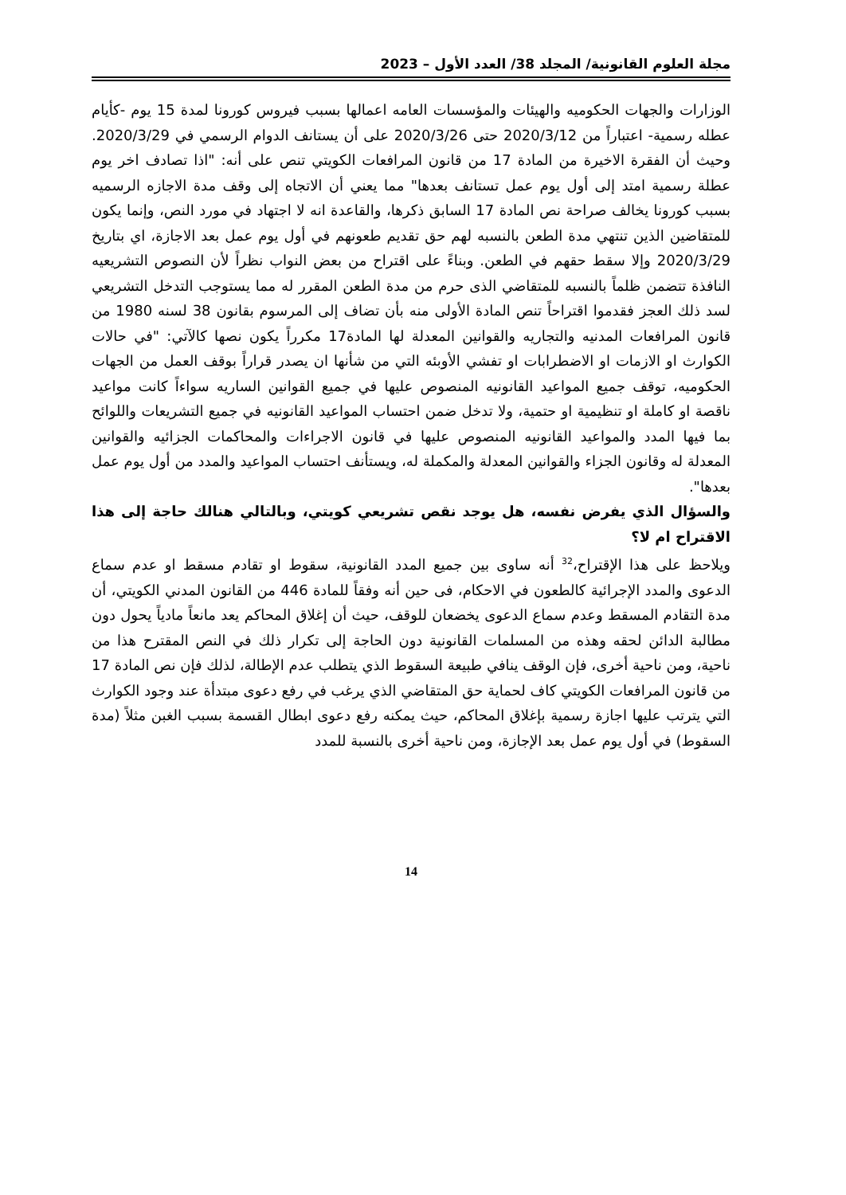مجلة العلوم القانونية/ المجلد 38/ العدد الأول – 2023
الوزارات والجهات الحكوميه والهيئات والمؤسسات العامه اعمالها بسبب فيروس كورونا لمدة 15 يوم -كأيام عطله رسمية- اعتباراً من 2020/3/12 حتى 2020/3/26 على أن يستانف الدوام الرسمي في 2020/3/29. وحيث أن الفقرة الاخيرة من المادة 17 من قانون المرافعات الكويتي تنص على أنه: "اذا تصادف اخر يوم عطلة رسمية امتد إلى أول يوم عمل تستانف بعدها" مما يعني أن الاتجاه إلى وقف مدة الاجازه الرسميه بسبب كورونا يخالف صراحة نص المادة 17 السابق ذكرها، والقاعدة انه لا اجتهاد في مورد النص، وإنما يكون للمتقاضين الذين تنتهي مدة الطعن بالنسبه لهم حق تقديم طعونهم في أول يوم عمل بعد الاجازة، اي بتاريخ 2020/3/29 وإلا سقط حقهم في الطعن. وبناءً على اقتراح من بعض النواب نظراً لأن النصوص التشريعيه النافذة تتضمن ظلماً بالنسبه للمتقاضي الذى حرم من مدة الطعن المقرر له مما يستوجب التدخل التشريعي لسد ذلك العجز فقدموا اقتراحاً تنص المادة الأولى منه بأن تضاف إلى المرسوم بقانون 38 لسنه 1980 من قانون المرافعات المدنيه والتجاريه والقوانين المعدلة لها المادة17 مكرراً يكون نصها كالآتي: "في حالات الكوارث او الازمات او الاضطرابات او تفشي الأوبئه التي من شأنها ان يصدر قراراً بوقف العمل من الجهات الحكوميه، توقف جميع المواعيد القانونيه المنصوص عليها في جميع القوانين الساريه سواءاً كانت مواعيد ناقصة او كاملة او تنظيمية او حتمية، ولا تدخل ضمن احتساب المواعيد القانونيه في جميع التشريعات واللوائح بما فيها المدد والمواعيد القانونيه المنصوص عليها في قانون الاجراءات والمحاكمات الجزائيه والقوانين المعدلة له وقانون الجزاء والقوانين المعدلة والمكملة له، ويستأنف احتساب المواعيد والمدد من أول يوم عمل بعدها".
والسؤال الذي يفرض نفسه، هل يوجد نقص تشريعي كويتي، وبالتالي هنالك حاجة إلى هذا الاقتراح ام لا؟
ويلاحظ على هذا الإقتراح،<sup>32</sup> أنه ساوى بين جميع المدد القانونية، سقوط او تقادم مسقط او عدم سماع الدعوى والمدد الإجرائية كالطعون في الاحكام، فى حين أنه وفقاً للمادة 446 من القانون المدني الكويتي، أن مدة التقادم المسقط وعدم سماع الدعوى يخضعان للوقف، حيث أن إغلاق المحاكم يعد مانعاً مادياً يحول دون مطالبة الدائن لحقه وهذه من المسلمات القانونية دون الحاجة إلى تكرار ذلك في النص المقترح هذا من ناحية، ومن ناحية أخرى، فإن الوقف ينافي طبيعة السقوط الذي يتطلب عدم الإطالة، لذلك فإن نص المادة 17 من قانون المرافعات الكويتي كاف لحماية حق المتقاضي الذي يرغب في رفع دعوى مبتدأة عند وجود الكوارث التي يترتب عليها اجازة رسمية بإغلاق المحاكم، حيث يمكنه رفع دعوى ابطال القسمة بسبب الغبن مثلاً (مدة السقوط) في أول يوم عمل بعد الإجازة، ومن ناحية أخرى بالنسبة للمدد
14